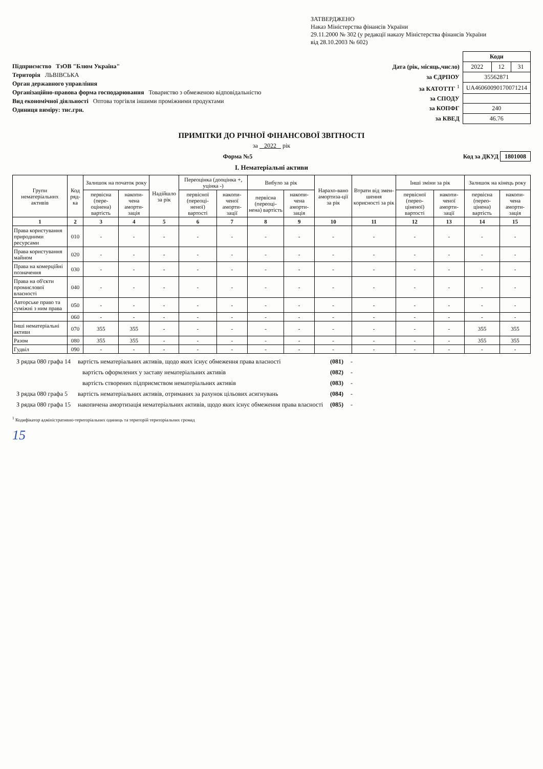Підприємство ТзОВ "Блюм Україна"
Територія ЛЬВІВСЬКА
Орган державного управління
Організаційно-правова форма господарювання Товариство з обмеженою відповідальністю
Вид економічної діяльності Оптова торгівля іншими проміжними продуктами
Одиниця виміру: тис.грн.
ЗАТВЕРДЖЕНО
Наказ Міністерства фінансів України
29.11.2000 № 302 (у редакції наказу Міністерства фінансів України
від 28.10.2003 № 602)
| | Коди | | |
| Дата (рік, місяць,число) | 2022 | 12 | 31 |
| за ЄДРПОУ | 35562871 | | |
| за КАТОТТГ <sup>1</sup> | UA46060090170071214 | | |
| за СПОДУ | | | |
| за КОПФГ | 240 | | |
| за КВЕД | 46.76 | | |
ПРИМІТКИ ДО РІЧНОЇ ФІНАНСОВОЇ ЗВІТНОСТІ
за 2022 рік
Форма №5 Код за ДКУД 1801008
I. Нематеріальні активи
| Групи нематеріальних активів | Код ряд-ка | Залишок на початок року | | Надійшло за рік | Переоцінка (дооцінка +, уцінка -) | | Вибуло за рік | | Нарахо-вано амортиза-ції за рік | Втрати від змен-шення корисності за рік | Інші зміни за рік | | Залишок на кінець року | |
| --- | --- | --- | --- | --- | --- | --- | --- | --- | --- | --- | --- | --- | --- | --- |
| | | первісна (пере-оцінена) вартість | накопи-чена аморти-зація | | первісної (переоці-неної) вартості | накопи-ченої аморти-зації | первісна (переоці-нена) вартість | накопи-чена аморти-зація | | | первісної (перео-ціненої) вартості | накопи-ченої аморти-зації | первісна (перео-цінена) вартість | накопи-чена аморти-зація |
| 1 | 2 | 3 | 4 | 5 | 6 | 7 | 8 | 9 | 10 | 11 | 12 | 13 | 14 | 15 |
| Права користування природними ресурсами | 010 | - | - | - | - | - | - | - | - | - | - | - | - | - |
| Права користування майном | 020 | - | - | - | - | - | - | - | - | - | - | - | - | - |
| Права на комерційні позначення | 030 | - | - | - | - | - | - | - | - | - | - | - | - | - |
| Права на об'єкти промислової власності | 040 | - | - | - | - | - | - | - | - | - | - | - | - | - |
| Авторське право та суміжні з ним права | 050 | - | - | - | - | - | - | - | - | - | - | - | - | - |
| | 060 | - | - | - | - | - | - | - | - | - | - | - | - | - |
| Інші нематеріальні активи | 070 | 355 | 355 | - | - | - | - | - | - | - | - | - | 355 | 355 |
| Разом | 080 | 355 | 355 | - | - | - | - | - | - | - | - | - | 355 | 355 |
| Гудвіл | 090 | - | - | - | - | - | - | - | - | - | - | - | - | - |
| З рядка 080 графа 14 | вартість нематеріальних активів, щодо яких існує обмеження права власності | (081) | - |
| | вартість оформлених у заставу нематеріальних активів | (082) | - |
| | вартість створених підприємством нематеріальних активів | (083) | - |
| З рядка 080 графа 5 | вартість нематеріальних активів, отриманих за рахунок цільових асигнувань | (084) | - |
| З рядка 080 графа 15 | накопичена амортизація нематеріальних активів, щодо яких існує обмеження права власності | (085) | - |
<sup>1</sup> Кодифікатор адміністративно-територіальних одиниць та територій територіальних громад
15